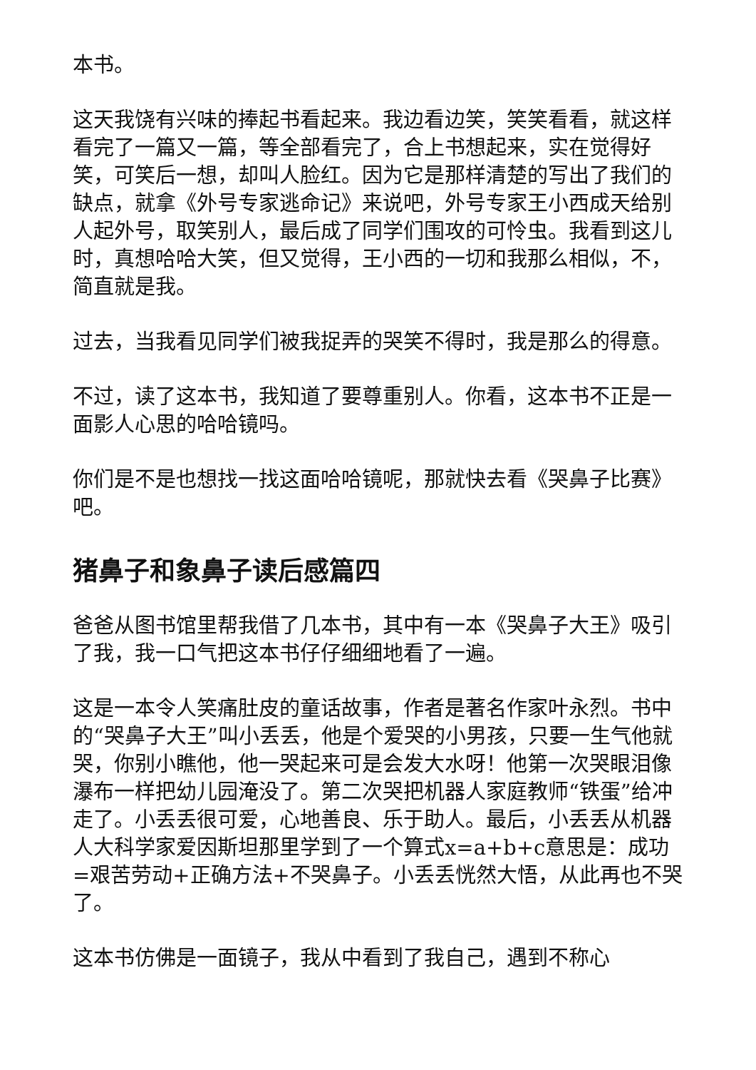本书。
这天我饶有兴味的捧起书看起来。我边看边笑，笑笑看看，就这样看完了一篇又一篇，等全部看完了，合上书想起来，实在觉得好笑，可笑后一想，却叫人脸红。因为它是那样清楚的写出了我们的缺点，就拿《外号专家逃命记》来说吧，外号专家王小西成天给别人起外号，取笑别人，最后成了同学们围攻的可怜虫。我看到这儿时，真想哈哈大笑，但又觉得，王小西的一切和我那么相似，不，简直就是我。
过去，当我看见同学们被我捉弄的哭笑不得时，我是那么的得意。
不过，读了这本书，我知道了要尊重别人。你看，这本书不正是一面影人心思的哈哈镜吗。
你们是不是也想找一找这面哈哈镜呢，那就快去看《哭鼻子比赛》吧。
猪鼻子和象鼻子读后感篇四
爸爸从图书馆里帮我借了几本书，其中有一本《哭鼻子大王》吸引了我，我一口气把这本书仔仔细细地看了一遍。
这是一本令人笑痛肚皮的童话故事，作者是著名作家叶永烈。书中的“哭鼻子大王”叫小丢丢，他是个爱哭的小男孩，只要一生气他就哭，你别小瞧他，他一哭起来可是会发大水呀！他第一次哭眼泪像瀑布一样把幼儿园淹没了。第二次哭把机器人家庭教师“铁蛋”给冲走了。小丢丢很可爱，心地善良、乐于助人。最后，小丢丢从机器人大科学家爱因斯坦那里学到了一个算式x=a+b+c意思是：成功=艰苦劳动+正确方法+不哭鼻子。小丢丢恍然大悟，从此再也不哭了。
这本书仿佛是一面镜子，我从中看到了我自己，遇到不称心